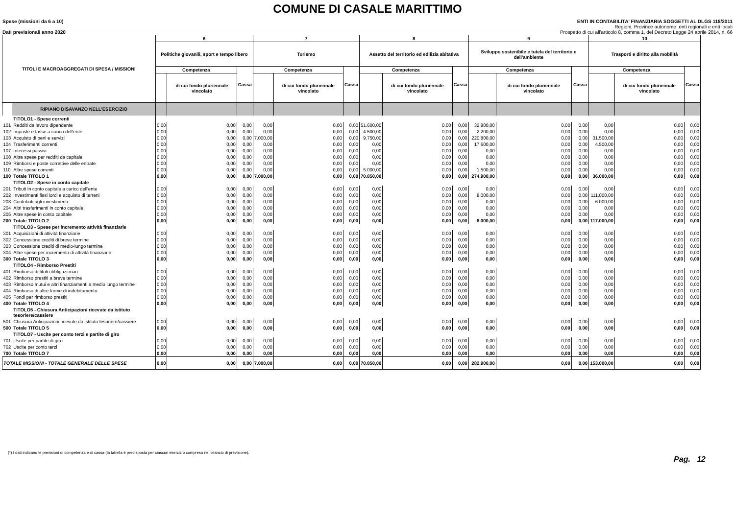COMUNE DI CASALE MARITTIMO
Spese (missioni da 6 a 10)
Dati previsionali anno 2020
ENTI IN CONTABILITA' FINANZIARIA SOGGETTI AL DLGS 118/2011
Regioni, Province autonome, enti regionali e enti locali
Prospetto di cui all'articolo 8, comma 1, del Decreto Legge 24 aprile 2014, n. 66
| TITOLI E MACROAGGREGATI DI SPESA / MISSIONI | | 6 | | | 7 | | | 8 | | | 9 | | | 10 | | |
| --- | --- | --- | --- | --- | --- | --- | --- | --- | --- | --- | --- | --- | --- | --- | --- | --- |
| | | Politiche giovanili, sport e tempo libero | | | Turismo | | | Assetto del territorio ed edilizia abitativa | | | Sviluppo sostenibile e tutela del territorio e dell'ambiente | | | Trasporti e diritto alla mobilità | | |
| | | Competenza | | Cassa | Competenza | | Cassa | Competenza | | Cassa | Competenza | | Cassa | Competenza | | Cassa |
| | | | di cui fondo pluriennale vincolato | | | di cui fondo pluriennale vincolato | | | di cui fondo pluriennale vincolato | | | di cui fondo pluriennale vincolato | | | di cui fondo pluriennale vincolato | |
| | RIPIANO DISAVANZO NELL'ESERCIZIO | | | | | | | | | | | | | | | |
| | TITOLO1 - Spese correnti | | | | | | | | | | | | | | | |
| 101 | Redditi da lavoro dipendente | 0,00 | 0,00 | 0,00 | 0,00 | 0,00 | 0,00 | 51.600,00 | 0,00 | 0,00 | 32.800,00 | 0,00 | 0,00 | 0,00 | 0,00 | 0,00 |
| 102 | Imposte e tasse a carico dell'ente | 0,00 | 0,00 | 0,00 | 0,00 | 0,00 | 0,00 | 4.500,00 | 0,00 | 0,00 | 2.200,00 | 0,00 | 0,00 | 0,00 | 0,00 | 0,00 |
| 103 | Acquisto di beni e servizi | 0,00 | 0,00 | 0,00 | 7.000,00 | 0,00 | 0,00 | 9.750,00 | 0,00 | 0,00 | 220.800,00 | 0,00 | 0,00 | 31.500,00 | 0,00 | 0,00 |
| 104 | Trasferimenti correnti | 0,00 | 0,00 | 0,00 | 0,00 | 0,00 | 0,00 | 0,00 | 0,00 | 0,00 | 17.600,00 | 0,00 | 0,00 | 4.500,00 | 0,00 | 0,00 |
| 107 | Interessi passivi | 0,00 | 0,00 | 0,00 | 0,00 | 0,00 | 0,00 | 0,00 | 0,00 | 0,00 | 0,00 | 0,00 | 0,00 | 0,00 | 0,00 | 0,00 |
| 108 | Altre spese per redditi da capitale | 0,00 | 0,00 | 0,00 | 0,00 | 0,00 | 0,00 | 0,00 | 0,00 | 0,00 | 0,00 | 0,00 | 0,00 | 0,00 | 0,00 | 0,00 |
| 109 | Rimborsi e poste correttive delle entrate | 0,00 | 0,00 | 0,00 | 0,00 | 0,00 | 0,00 | 0,00 | 0,00 | 0,00 | 0,00 | 0,00 | 0,00 | 0,00 | 0,00 | 0,00 |
| 110 | Altre spese correnti | 0,00 | 0,00 | 0,00 | 0,00 | 0,00 | 0,00 | 5.000,00 | 0,00 | 0,00 | 1.500,00 | 0,00 | 0,00 | 0,00 | 0,00 | 0,00 |
| 100 | Totale TITOLO 1 | 0,00 | 0,00 | 0,00 | 7.000,00 | 0,00 | 0,00 | 70.850,00 | 0,00 | 0,00 | 274.900,00 | 0,00 | 0,00 | 36.000,00 | 0,00 | 0,00 |
| | TITOLO2 - Spese in conto capitale | | | | | | | | | | | | | | | |
| 201 | Tributi in conto capitale a carico dell'ente | 0,00 | 0,00 | 0,00 | 0,00 | 0,00 | 0,00 | 0,00 | 0,00 | 0,00 | 0,00 | 0,00 | 0,00 | 0,00 | 0,00 | 0,00 |
| 202 | Investimenti fissi lordi e acquisto di terreni | 0,00 | 0,00 | 0,00 | 0,00 | 0,00 | 0,00 | 0,00 | 0,00 | 0,00 | 8.000,00 | 0,00 | 0,00 | 111.000,00 | 0,00 | 0,00 |
| 203 | Contributi agli investimenti | 0,00 | 0,00 | 0,00 | 0,00 | 0,00 | 0,00 | 0,00 | 0,00 | 0,00 | 0,00 | 0,00 | 0,00 | 6.000,00 | 0,00 | 0,00 |
| 204 | Altri trasferimenti in conto capitale | 0,00 | 0,00 | 0,00 | 0,00 | 0,00 | 0,00 | 0,00 | 0,00 | 0,00 | 0,00 | 0,00 | 0,00 | 0,00 | 0,00 | 0,00 |
| 205 | Altre spese in conto capitale | 0,00 | 0,00 | 0,00 | 0,00 | 0,00 | 0,00 | 0,00 | 0,00 | 0,00 | 0,00 | 0,00 | 0,00 | 0,00 | 0,00 | 0,00 |
| 200 | Totale TITOLO 2 | 0,00 | 0,00 | 0,00 | 0,00 | 0,00 | 0,00 | 0,00 | 0,00 | 0,00 | 8.000,00 | 0,00 | 0,00 | 117.000,00 | 0,00 | 0,00 |
| | TITOLO3 - Spese per incremento attività finanziarie | | | | | | | | | | | | | | | |
| 301 | Acquisizioni di attività finanziarie | 0,00 | 0,00 | 0,00 | 0,00 | 0,00 | 0,00 | 0,00 | 0,00 | 0,00 | 0,00 | 0,00 | 0,00 | 0,00 | 0,00 | 0,00 |
| 302 | Concessione crediti di breve termine | 0,00 | 0,00 | 0,00 | 0,00 | 0,00 | 0,00 | 0,00 | 0,00 | 0,00 | 0,00 | 0,00 | 0,00 | 0,00 | 0,00 | 0,00 |
| 303 | Concessione crediti di medio-lungo termine | 0,00 | 0,00 | 0,00 | 0,00 | 0,00 | 0,00 | 0,00 | 0,00 | 0,00 | 0,00 | 0,00 | 0,00 | 0,00 | 0,00 | 0,00 |
| 304 | Altre spese per incremento di attività finanziarie | 0,00 | 0,00 | 0,00 | 0,00 | 0,00 | 0,00 | 0,00 | 0,00 | 0,00 | 0,00 | 0,00 | 0,00 | 0,00 | 0,00 | 0,00 |
| 300 | Totale TITOLO 3 | 0,00 | 0,00 | 0,00 | 0,00 | 0,00 | 0,00 | 0,00 | 0,00 | 0,00 | 0,00 | 0,00 | 0,00 | 0,00 | 0,00 | 0,00 |
| | TITOLO4 - Rimborso Prestiti | | | | | | | | | | | | | | | |
| 401 | Rimborso di titoli obbligazionari | 0,00 | 0,00 | 0,00 | 0,00 | 0,00 | 0,00 | 0,00 | 0,00 | 0,00 | 0,00 | 0,00 | 0,00 | 0,00 | 0,00 | 0,00 |
| 402 | Rimborso prestiti a breve termine | 0,00 | 0,00 | 0,00 | 0,00 | 0,00 | 0,00 | 0,00 | 0,00 | 0,00 | 0,00 | 0,00 | 0,00 | 0,00 | 0,00 | 0,00 |
| 403 | Rimborso mutui e altri finanziamenti a medio lungo termine | 0,00 | 0,00 | 0,00 | 0,00 | 0,00 | 0,00 | 0,00 | 0,00 | 0,00 | 0,00 | 0,00 | 0,00 | 0,00 | 0,00 | 0,00 |
| 404 | Rimborso di altre forme di indebitamento | 0,00 | 0,00 | 0,00 | 0,00 | 0,00 | 0,00 | 0,00 | 0,00 | 0,00 | 0,00 | 0,00 | 0,00 | 0,00 | 0,00 | 0,00 |
| 405 | Fondi per rimborso prestiti | 0,00 | 0,00 | 0,00 | 0,00 | 0,00 | 0,00 | 0,00 | 0,00 | 0,00 | 0,00 | 0,00 | 0,00 | 0,00 | 0,00 | 0,00 |
| 400 | Totale TITOLO 4 | 0,00 | 0,00 | 0,00 | 0,00 | 0,00 | 0,00 | 0,00 | 0,00 | 0,00 | 0,00 | 0,00 | 0,00 | 0,00 | 0,00 | 0,00 |
| | TITOLO5 - Chiusura Anticipazioni ricevute da istituto tesoriere/cassiere | | | | | | | | | | | | | | | |
| 501 | Chiusura Anticipazioni ricevute da istituto tesoriere/cassiere | 0,00 | 0,00 | 0,00 | 0,00 | 0,00 | 0,00 | 0,00 | 0,00 | 0,00 | 0,00 | 0,00 | 0,00 | 0,00 | 0,00 | 0,00 |
| 500 | Totale TITOLO 5 | 0,00 | 0,00 | 0,00 | 0,00 | 0,00 | 0,00 | 0,00 | 0,00 | 0,00 | 0,00 | 0,00 | 0,00 | 0,00 | 0,00 | 0,00 |
| | TITOLO7 - Uscite per conto terzi e partite di giro | | | | | | | | | | | | | | | |
| 701 | Uscite per partite di giro | 0,00 | 0,00 | 0,00 | 0,00 | 0,00 | 0,00 | 0,00 | 0,00 | 0,00 | 0,00 | 0,00 | 0,00 | 0,00 | 0,00 | 0,00 |
| 702 | Uscite per conto terzi | 0,00 | 0,00 | 0,00 | 0,00 | 0,00 | 0,00 | 0,00 | 0,00 | 0,00 | 0,00 | 0,00 | 0,00 | 0,00 | 0,00 | 0,00 |
| 700 | Totale TITOLO 7 | 0,00 | 0,00 | 0,00 | 0,00 | 0,00 | 0,00 | 0,00 | 0,00 | 0,00 | 0,00 | 0,00 | 0,00 | 0,00 | 0,00 | 0,00 |
| TOTALE MISSIONI - TOTALE GENERALE DELLE SPESE | | 0,00 | 0,00 | 0,00 | 7.000,00 | 0,00 | 0,00 | 70.850,00 | 0,00 | 0,00 | 282.900,00 | 0,00 | 0,00 | 153.000,00 | 0,00 | 0,00 |
(*) I dati indicano le previsioni di competenza e di cassa (la tabella è predisposta per ciascun esercizio compreso nel bilancio di previsione).
Pag. 12